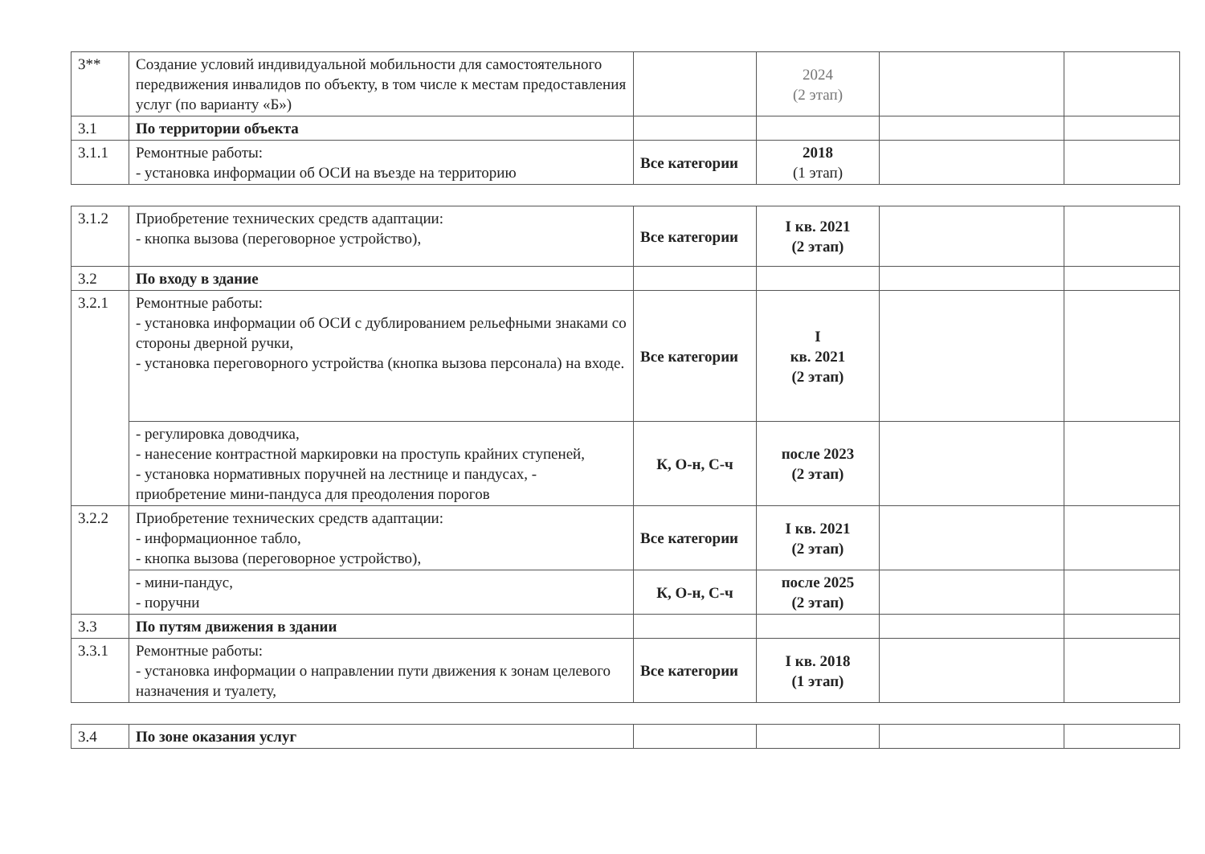| 3** | Создание условий индивидуальной мобильности для самостоятельного передвижения инвалидов по объекту, в том числе к местам предоставления услуг (по варианту «Б») | | 2024 (2 этап) | | |
| 3.1 | По территории объекта | | | | |
| 3.1.1 | Ремонтные работы: - установка информации об ОСИ на въезде на территорию | Все категории | 2018 (1 этап) | | |
| 3.1.2 | Приобретение технических средств адаптации: - кнопка вызова (переговорное устройство), | Все категории | I кв. 2021 (2 этап) | | |
| 3.2 | По входу в здание | | | | |
| 3.2.1 | Ремонтные работы: - установка информации об ОСИ с дублированием рельефными знаками со стороны дверной ручки, - установка переговорного устройства (кнопка вызова персонала) на входе. | Все категории | I кв. 2021 (2 этап) | | |
| | - регулировка доводчика, - нанесение контрастной маркировки на проступь крайних ступеней, - установка нормативных поручней на лестнице и пандусах, - приобретение мини-пандуса для преодоления порогов | К, О-н, С-ч | после 2023 (2 этап) | | |
| 3.2.2 | Приобретение технических средств адаптации: - информационное табло, - кнопка вызова (переговорное устройство), | Все категории | I кв. 2021 (2 этап) | | |
| | - мини-пандус, - поручни | К, О-н, С-ч | после 2025 (2 этап) | | |
| 3.3 | По путям движения в здании | | | | |
| 3.3.1 | Ремонтные работы: - установка информации о направлении пути движения к зонам целевого назначения и туалету, | Все категории | I кв. 2018 (1 этап) | | |
| 3.4 | По зоне оказания услуг | | | | |